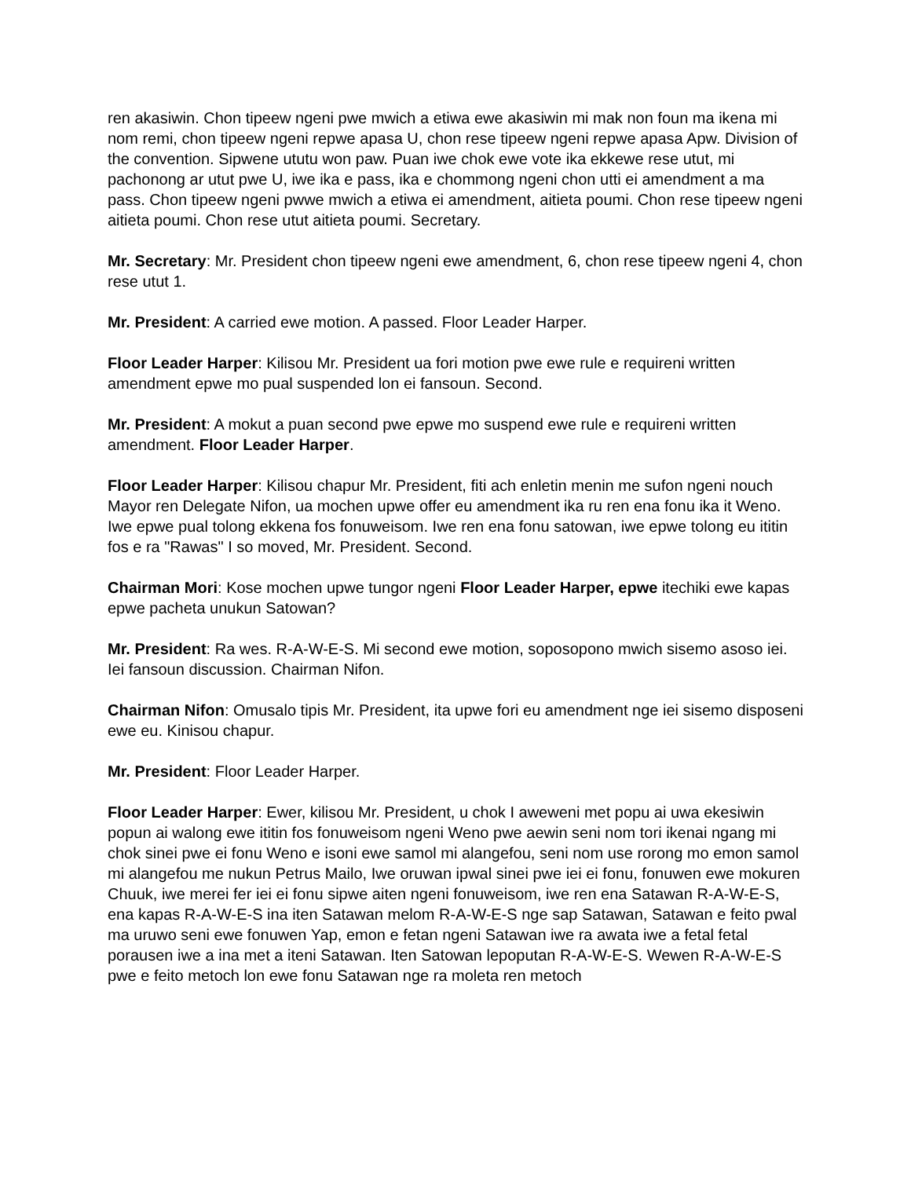ren akasiwin. Chon tipeew ngeni pwe mwich a etiwa ewe akasiwin mi mak non foun ma ikena mi nom remi, chon tipeew ngeni repwe apasa U, chon rese tipeew ngeni repwe apasa Apw. Division of the convention. Sipwene ututu won paw. Puan iwe chok ewe vote ika ekkewe rese utut, mi pachonong ar utut pwe U, iwe ika e pass, ika e chommong ngeni chon utti ei amendment a ma pass. Chon tipeew ngeni pwwe mwich a etiwa ei amendment, aitieta poumi. Chon rese tipeew ngeni aitieta poumi. Chon rese utut aitieta poumi. Secretary.
Mr. Secretary: Mr. President chon tipeew ngeni ewe amendment, 6, chon rese tipeew ngeni 4, chon rese utut 1.
Mr. President: A carried ewe motion. A passed. Floor Leader Harper.
Floor Leader Harper: Kilisou Mr. President ua fori motion pwe ewe rule e requireni written amendment epwe mo pual suspended lon ei fansoun. Second.
Mr. President: A mokut a puan second pwe epwe mo suspend ewe rule e requireni written amendment. Floor Leader Harper.
Floor Leader Harper: Kilisou chapur Mr. President, fiti ach enletin menin me sufon ngeni nouch Mayor ren Delegate Nifon, ua mochen upwe offer eu amendment ika ru ren ena fonu ika it Weno. Iwe epwe pual tolong ekkena fos fonuweisom. Iwe ren ena fonu satowan, iwe epwe tolong eu ititin fos e ra "Rawas" I so moved, Mr. President. Second.
Chairman Mori: Kose mochen upwe tungor ngeni Floor Leader Harper, epwe itechiki ewe kapas epwe pacheta unukun Satowan?
Mr. President: Ra wes. R-A-W-E-S. Mi second ewe motion, soposopono mwich sisemo asoso iei. Iei fansoun discussion. Chairman Nifon.
Chairman Nifon: Omusalo tipis Mr. President, ita upwe fori eu amendment nge iei sisemo disposeni ewe eu. Kinisou chapur.
Mr. President: Floor Leader Harper.
Floor Leader Harper: Ewer, kilisou Mr. President, u chok I aweweni met popu ai uwa ekesiwin popun ai walong ewe ititin fos fonuweisom ngeni Weno pwe aewin seni nom tori ikenai ngang mi chok sinei pwe ei fonu Weno e isoni ewe samol mi alangefou, seni nom use rorong mo emon samol mi alangefou me nukun Petrus Mailo, Iwe oruwan ipwal sinei pwe iei ei fonu, fonuwen ewe mokuren Chuuk, iwe merei fer iei ei fonu sipwe aiten ngeni fonuweisom, iwe ren ena Satawan R-A-W-E-S, ena kapas R-A-W-E-S ina iten Satawan melom R-A-W-E-S nge sap Satawan, Satawan e feito pwal ma uruwo seni ewe fonuwen Yap, emon e fetan ngeni Satawan iwe ra awata iwe a fetal fetal porausen iwe a ina met a iteni Satawan. Iten Satowan lepoputan R-A-W-E-S. Wewen R-A-W-E-S pwe e feito metoch lon ewe fonu Satawan nge ra moleta ren metoch